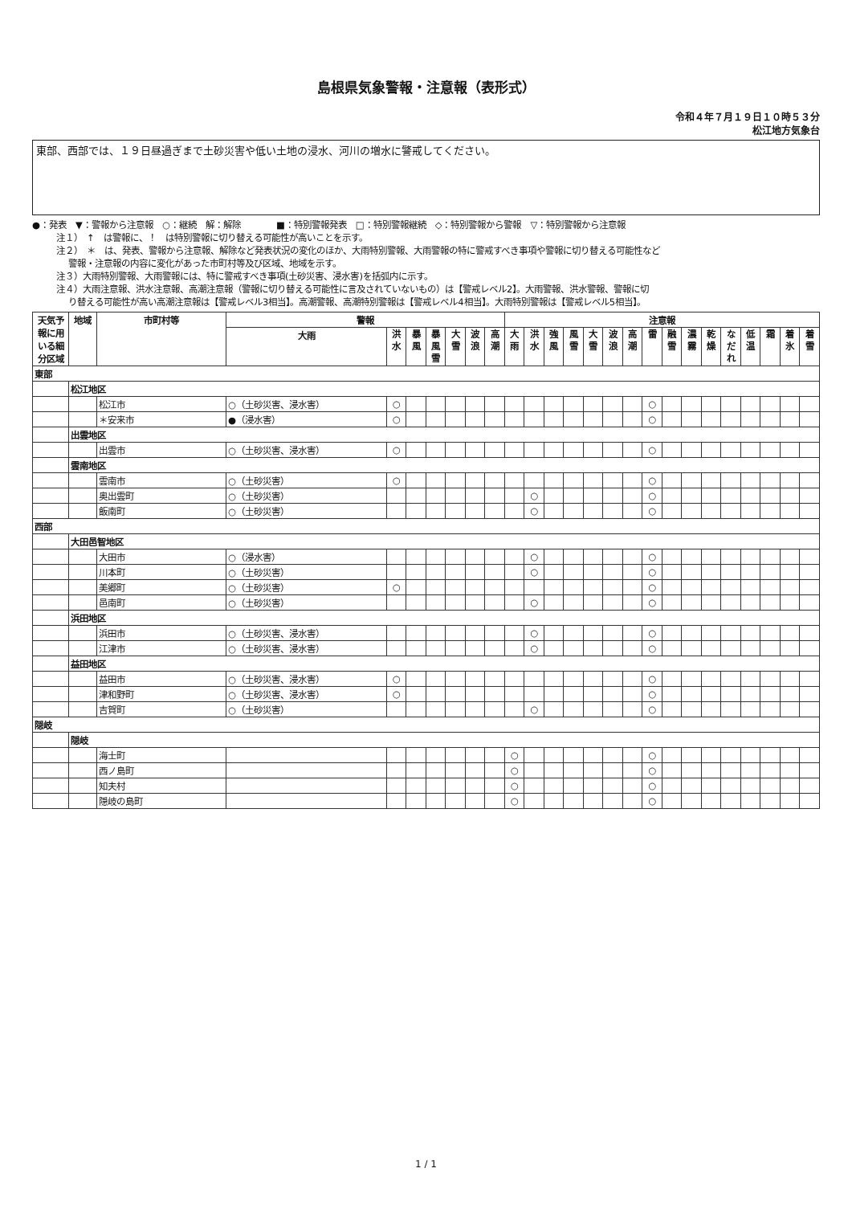島根県気象警報・注意報（表形式）
令和４年７月１９日１０時５３分
松江地方気象台
東部、西部では、１９日昼過ぎまで土砂災害や低い土地の浸水、河川の増水に警戒してください。
●：発表　▼：警報から注意報　○：継続　解：解除　　　　■：特別警報発表　□：特別警報継続　◇：特別警報から警報　▽：特別警報から注意報
注１）　↑　は警報に、！　は特別警報に切り替える可能性が高いことを示す。
注２）　＊　は、発表、警報から注意報、解除など発表状況の変化のほか、大雨特別警報、大雨警報の特に警戒すべき事項や警報に切り替える可能性など
警報・注意報の内容に変化があった市町村等及び区域、地域を示す。
注３）大雨特別警報、大雨警報には、特に警戒すべき事項(土砂災害、浸水害)を括弧内に示す。
注４）大雨注意報、洪水注意報、高潮注意報（警報に切り替える可能性に言及されていないもの）は【警戒レベル2】。大雨警報、洪水警報、警報に切
り替える可能性が高い高潮注意報は【警戒レベル3相当】。高潮警報、高潮特別警報は【警戒レベル4相当】。大雨特別警報は【警戒レベル5相当】。
| 天気予報に用いる細分区域 | 地域 | 市町村等 | 警報 | | | | | | | 注意報 | | | | | | | | | | | | | | | |
| --- | --- | --- | --- | --- | --- | --- | --- | --- | --- | --- | --- | --- | --- | --- | --- | --- | --- | --- | --- | --- | --- | --- | --- | --- | --- |
| | | | 大雨 | 洪水 | 暴風 | 暴風雪 | 大雪 | 波浪 | 高潮 | 大雨 | 洪水 | 強風 | 風雪 | 大雪 | 波浪 | 高潮 | 雷 | 融雪 | 濃霧 | 乾燥 | なだれ | 低温 | 霜 | 着氷 | 着雪 |
| 東部 | | | | | | | | | | | | | | | | | | | | | | | | | |
| | 松江地区 | | | | | | | | | | | | | | | | | | | | | | | | |
| | | 松江市 | ○（土砂災害、浸水害） | ○ | | | | | | | | | | | | | ○ | | | | | | | | |
| | | ＊安来市 | ●（浸水害） | ○ | | | | | | | | | | | | | ○ | | | | | | | | |
| | 出雲地区 | | | | | | | | | | | | | | | | | | | | | | | | |
| | | 出雲市 | ○（土砂災害、浸水害） | ○ | | | | | | | | | | | | | ○ | | | | | | | | |
| | 雲南地区 | | | | | | | | | | | | | | | | | | | | | | | | |
| | | 雲南市 | ○（土砂災害） | ○ | | | | | | | | | | | | | ○ | | | | | | | | |
| | | 奥出雲町 | ○（土砂災害） | | | | | | | | ○ | | | | | | ○ | | | | | | | | |
| | | 飯南町 | ○（土砂災害） | | | | | | | | ○ | | | | | | ○ | | | | | | | | |
| 西部 | | | | | | | | | | | | | | | | | | | | | | | | | |
| | 大田邑智地区 | | | | | | | | | | | | | | | | | | | | | | | | |
| | | 大田市 | ○（浸水害） | | | | | | | | ○ | | | | | | ○ | | | | | | | | |
| | | 川本町 | ○（土砂災害） | | | | | | | | ○ | | | | | | ○ | | | | | | | | |
| | | 美郷町 | ○（土砂災害） | ○ | | | | | | | | | | | | | ○ | | | | | | | | |
| | | 邑南町 | ○（土砂災害） | | | | | | | | ○ | | | | | | ○ | | | | | | | | |
| | 浜田地区 | | | | | | | | | | | | | | | | | | | | | | | | |
| | | 浜田市 | ○（土砂災害、浸水害） | | | | | | | | ○ | | | | | | ○ | | | | | | | | |
| | | 江津市 | ○（土砂災害、浸水害） | | | | | | | | ○ | | | | | | ○ | | | | | | | | |
| | 益田地区 | | | | | | | | | | | | | | | | | | | | | | | | |
| | | 益田市 | ○（土砂災害、浸水害） | ○ | | | | | | | | | | | | | ○ | | | | | | | | |
| | | 津和野町 | ○（土砂災害、浸水害） | ○ | | | | | | | | | | | | | ○ | | | | | | | | |
| | | 吉賀町 | ○（土砂災害） | | | | | | | | ○ | | | | | | ○ | | | | | | | | |
| 隠岐 | | | | | | | | | | | | | | | | | | | | | | | | | |
| | 隠岐 | | | | | | | | | | | | | | | | | | | | | | | | |
| | | 海士町 | | | | | | | | ○ | | | | | | | ○ | | | | | | | | |
| | | 西ノ島町 | | | | | | | | ○ | | | | | | | ○ | | | | | | | | |
| | | 知夫村 | | | | | | | | ○ | | | | | | | ○ | | | | | | | | |
| | | 隠岐の島町 | | | | | | | | ○ | | | | | | | ○ | | | | | | | | |
1 / 1